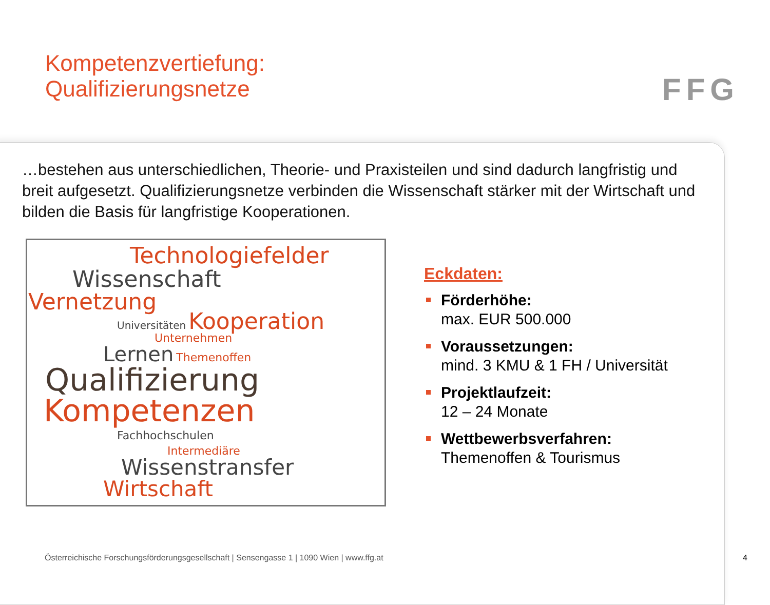Kompetenzvertiefung:
Qualifizierungsnetze
FFG
…bestehen aus unterschiedlichen, Theorie- und Praxisteilen und sind dadurch langfristig und breit aufgesetzt. Qualifizierungsnetze verbinden die Wissenschaft stärker mit der Wirtschaft und bilden die Basis für langfristige Kooperationen.
Technologiefelder
Wissenschaft
Vernetzung
Universitäten Kooperation
Unternehmen
Lernen Themenoffen
Qualifizierung
Kompetenzen
Fachhochschulen
Intermediäre
Wissenstransfer
Wirtschaft
Eckdaten:
Förderhöhe:
max. EUR 500.000
Voraussetzungen:
mind. 3 KMU & 1 FH / Universität
Projektlaufzeit:
12 – 24 Monate
Wettbewerbsverfahren:
Themenoffen & Tourismus
Österreichische Forschungsförderungsgesellschaft | Sensengasse 1 | 1090 Wien | www.ffg.at
4